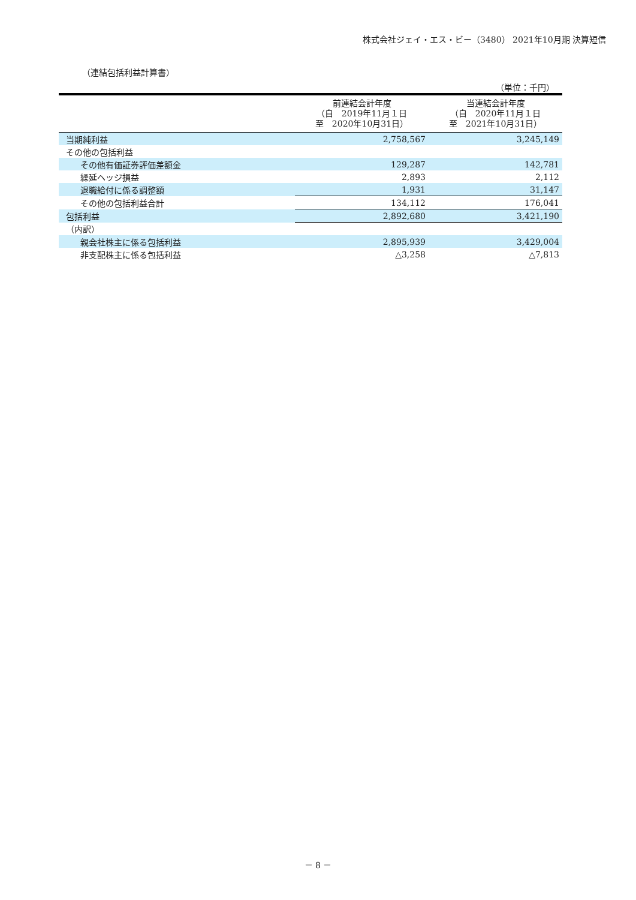株式会社ジェイ・エス・ビー（3480） 2021年10月期 決算短信
（連結包括利益計算書）
（単位：千円）
| | 前連結会計年度 （自 2019年11月１日 至 2020年10月31日） | 当連結会計年度 （自 2020年11月１日 至 2021年10月31日） |
| --- | --- | --- |
| 当期純利益 | 2,758,567 | 3,245,149 |
| その他の包括利益 | | |
| その他有価証券評価差額金 | 129,287 | 142,781 |
| 繰延ヘッジ損益 | 2,893 | 2,112 |
| 退職給付に係る調整額 | 1,931 | 31,147 |
| その他の包括利益合計 | 134,112 | 176,041 |
| 包括利益 | 2,892,680 | 3,421,190 |
| （内訳） | | |
| 親会社株主に係る包括利益 | 2,895,939 | 3,429,004 |
| 非支配株主に係る包括利益 | △3,258 | △7,813 |
－ 8 －